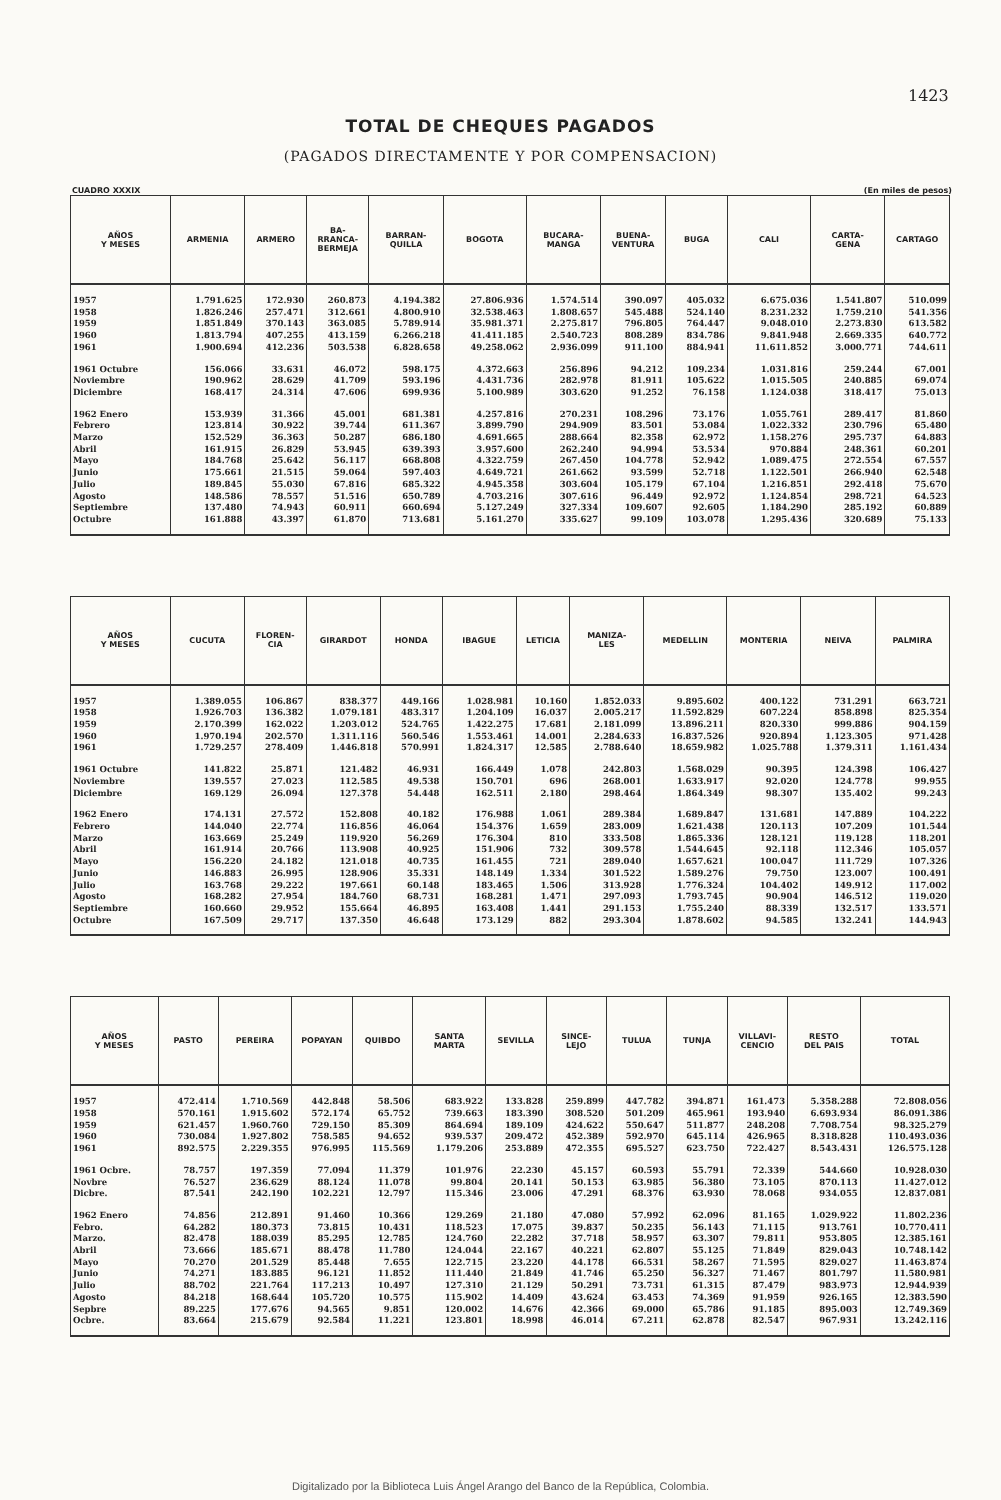1423
TOTAL DE CHEQUES PAGADOS
(PAGADOS DIRECTAMENTE Y POR COMPENSACION)
CUADRO XXXIX (En miles de pesos)
| AÑOS Y MESES | ARMENIA | ARMERO | BA- RRANCA- BERMEJA | BARRAN- QUILLA | BOGOTA | BUCARA- MANGA | BUENA- VENTURA | BUGA | CALI | CARTA- GENA | CARTAGO |
| --- | --- | --- | --- | --- | --- | --- | --- | --- | --- | --- | --- |
| 1957 | 1.791.625 | 172.930 | 260.873 | 4.194.382 | 27.806.936 | 1.574.514 | 390.097 | 405.032 | 6.675.036 | 1.541.807 | 510.099 |
| 1958 | 1.826.246 | 257.471 | 312.661 | 4.800.910 | 32.538.463 | 1.808.657 | 545.488 | 524.140 | 8.231.232 | 1.759.210 | 541.356 |
| 1959 | 1.851.849 | 370.143 | 363.085 | 5.789.914 | 35.981.371 | 2.275.817 | 796.805 | 764.447 | 9.048.010 | 2.273.830 | 613.582 |
| 1960 | 1.813.794 | 407.255 | 413.159 | 6.266.218 | 41.411.185 | 2.540.723 | 808.289 | 834.786 | 9.841.948 | 2.669.335 | 640.772 |
| 1961 | 1.900.694 | 412.236 | 503.538 | 6.828.658 | 49.258.062 | 2.936.099 | 911.100 | 884.941 | 11.611.852 | 3.000.771 | 744.611 |
| 1961 Octubre | 156.066 | 33.631 | 46.072 | 598.175 | 4.372.663 | 256.896 | 94.212 | 109.234 | 1.031.816 | 259.244 | 67.001 |
| Noviembre | 190.962 | 28.629 | 41.709 | 593.196 | 4.431.736 | 282.978 | 81.911 | 105.622 | 1.015.505 | 240.885 | 69.074 |
| Diciembre | 168.417 | 24.314 | 47.606 | 699.936 | 5.100.989 | 303.620 | 91.252 | 76.158 | 1.124.038 | 318.417 | 75.013 |
| 1962 Enero | 153.939 | 31.366 | 45.001 | 681.381 | 4.257.816 | 270.231 | 108.296 | 73.176 | 1.055.761 | 289.417 | 81.860 |
| Febrero | 123.814 | 30.922 | 39.744 | 611.367 | 3.899.790 | 294.909 | 83.501 | 53.084 | 1.022.332 | 230.796 | 65.480 |
| Marzo | 152.529 | 36.363 | 50.287 | 686.180 | 4.691.665 | 288.664 | 82.358 | 62.972 | 1.158.276 | 295.737 | 64.883 |
| Abril | 161.915 | 26.829 | 53.945 | 639.393 | 3.957.600 | 262.240 | 94.994 | 53.534 | 970.884 | 248.361 | 60.201 |
| Mayo | 184.768 | 25.642 | 56.117 | 668.808 | 4.322.759 | 267.450 | 104.778 | 52.942 | 1.089.475 | 272.554 | 67.557 |
| Junio | 175.661 | 21.515 | 59.064 | 597.403 | 4.649.721 | 261.662 | 93.599 | 52.718 | 1.122.501 | 266.940 | 62.548 |
| Julio | 189.845 | 55.030 | 67.816 | 685.322 | 4.945.358 | 303.604 | 105.179 | 67.104 | 1.216.851 | 292.418 | 75.670 |
| Agosto | 148.586 | 78.557 | 51.516 | 650.789 | 4.703.216 | 307.616 | 96.449 | 92.972 | 1.124.854 | 298.721 | 64.523 |
| Septiembre | 137.480 | 74.943 | 60.911 | 660.694 | 5.127.249 | 327.334 | 109.607 | 92.605 | 1.184.290 | 285.192 | 60.889 |
| Octubre | 161.888 | 43.397 | 61.870 | 713.681 | 5.161.270 | 335.627 | 99.109 | 103.078 | 1.295.436 | 320.689 | 75.133 |
| AÑOS Y MESES | CUCUTA | FLOREN- CIA | GIRARDOT | HONDA | IBAGUE | LETICIA | MANIZA- LES | MEDELLIN | MONTERIA | NEIVA | PALMIRA |
| --- | --- | --- | --- | --- | --- | --- | --- | --- | --- | --- | --- |
| 1957 | 1.389.055 | 106.867 | 838.377 | 449.166 | 1.028.981 | 10.160 | 1.852.033 | 9.895.602 | 400.122 | 731.291 | 663.721 |
| 1958 | 1.926.703 | 136.382 | 1.079.181 | 483.317 | 1.204.109 | 16.037 | 2.005.217 | 11.592.829 | 607.224 | 858.898 | 825.354 |
| 1959 | 2.170.399 | 162.022 | 1.203.012 | 524.765 | 1.422.275 | 17.681 | 2.181.099 | 13.896.211 | 820.330 | 999.886 | 904.159 |
| 1960 | 1.970.194 | 202.570 | 1.311.116 | 560.546 | 1.553.461 | 14.001 | 2.284.633 | 16.837.526 | 920.894 | 1.123.305 | 971.428 |
| 1961 | 1.729.257 | 278.409 | 1.446.818 | 570.991 | 1.824.317 | 12.585 | 2.788.640 | 18.659.982 | 1.025.788 | 1.379.311 | 1.161.434 |
| 1961 Octubre | 141.822 | 25.871 | 121.482 | 46.931 | 166.449 | 1.078 | 242.803 | 1.568.029 | 90.395 | 124.398 | 106.427 |
| Noviembre | 139.557 | 27.023 | 112.585 | 49.538 | 150.701 | 696 | 268.001 | 1.633.917 | 92.020 | 124.778 | 99.955 |
| Diciembre | 169.129 | 26.094 | 127.378 | 54.448 | 162.511 | 2.180 | 298.464 | 1.864.349 | 98.307 | 135.402 | 99.243 |
| 1962 Enero | 174.131 | 27.572 | 152.808 | 40.182 | 176.988 | 1.061 | 289.384 | 1.689.847 | 131.681 | 147.889 | 104.222 |
| Febrero | 144.040 | 22.774 | 116.856 | 46.064 | 154.376 | 1.659 | 283.009 | 1.621.438 | 120.113 | 107.209 | 101.544 |
| Marzo | 163.669 | 25.249 | 119.920 | 56.269 | 176.304 | 810 | 333.508 | 1.865.336 | 128.121 | 119.128 | 118.201 |
| Abril | 161.914 | 20.766 | 113.908 | 40.925 | 151.906 | 732 | 309.578 | 1.544.645 | 92.118 | 112.346 | 105.057 |
| Mayo | 156.220 | 24.182 | 121.018 | 40.735 | 161.455 | 721 | 289.040 | 1.657.621 | 100.047 | 111.729 | 107.326 |
| Junio | 146.883 | 26.995 | 128.906 | 35.331 | 148.149 | 1.334 | 301.522 | 1.589.276 | 79.750 | 123.007 | 100.491 |
| Julio | 163.768 | 29.222 | 197.661 | 60.148 | 183.465 | 1.506 | 313.928 | 1.776.324 | 104.402 | 149.912 | 117.002 |
| Agosto | 168.282 | 27.954 | 184.760 | 68.731 | 168.281 | 1.471 | 297.093 | 1.793.745 | 90.904 | 146.512 | 119.020 |
| Septiembre | 160.660 | 29.952 | 155.664 | 46.895 | 163.408 | 1.441 | 291.153 | 1.755.240 | 88.339 | 132.517 | 133.571 |
| Octubre | 167.509 | 29.717 | 137.350 | 46.648 | 173.129 | 882 | 293.304 | 1.878.602 | 94.585 | 132.241 | 144.943 |
| AÑOS Y MESES | PASTO | PEREIRA | POPAYAN | QUIBDO | SANTA MARTA | SEVILLA | SINCE- LEJO | TULUA | TUNJA | VILLAVI- CENCIO | RESTO DEL PAIS | TOTAL |
| --- | --- | --- | --- | --- | --- | --- | --- | --- | --- | --- | --- | --- |
| 1957 | 472.414 | 1.710.569 | 442.848 | 58.506 | 683.922 | 133.828 | 259.899 | 447.782 | 394.871 | 161.473 | 5.358.288 | 72.808.056 |
| 1958 | 570.161 | 1.915.602 | 572.174 | 65.752 | 739.663 | 183.390 | 308.520 | 501.209 | 465.961 | 193.940 | 6.693.934 | 86.091.386 |
| 1959 | 621.457 | 1.960.760 | 729.150 | 85.309 | 864.694 | 189.109 | 424.622 | 550.647 | 511.877 | 248.208 | 7.708.754 | 98.325.279 |
| 1960 | 730.084 | 1.927.802 | 758.585 | 94.652 | 939.537 | 209.472 | 452.389 | 592.970 | 645.114 | 426.965 | 8.318.828 | 110.493.036 |
| 1961 | 892.575 | 2.229.355 | 976.995 | 115.569 | 1.179.206 | 253.889 | 472.355 | 695.527 | 623.750 | 722.427 | 8.543.431 | 126.575.128 |
| 1961 Ocbre. | 78.757 | 197.359 | 77.094 | 11.379 | 101.976 | 22.230 | 45.157 | 60.593 | 55.791 | 72.339 | 544.660 | 10.928.030 |
| Novbre | 76.527 | 236.629 | 88.124 | 11.078 | 99.804 | 20.141 | 50.153 | 63.985 | 56.380 | 73.105 | 870.113 | 11.427.012 |
| Dicbre. | 87.541 | 242.190 | 102.221 | 12.797 | 115.346 | 23.006 | 47.291 | 68.376 | 63.930 | 78.068 | 934.055 | 12.837.081 |
| 1962 Enero | 74.856 | 212.891 | 91.460 | 10.366 | 129.269 | 21.180 | 47.080 | 57.992 | 62.096 | 81.165 | 1.029.922 | 11.802.236 |
| Febro. | 64.282 | 180.373 | 73.815 | 10.431 | 118.523 | 17.075 | 39.837 | 50.235 | 56.143 | 71.115 | 913.761 | 10.770.411 |
| Marzo. | 82.478 | 188.039 | 85.295 | 12.785 | 124.760 | 22.282 | 37.718 | 58.957 | 63.307 | 79.811 | 953.805 | 12.385.161 |
| Abril | 73.666 | 185.671 | 88.478 | 11.780 | 124.044 | 22.167 | 40.221 | 62.807 | 55.125 | 71.849 | 829.043 | 10.748.142 |
| Mayo | 70.270 | 201.529 | 85.448 | 7.655 | 122.715 | 23.220 | 44.178 | 66.531 | 58.267 | 71.595 | 829.027 | 11.463.874 |
| Junio | 74.271 | 183.885 | 96.121 | 11.852 | 111.440 | 21.849 | 41.746 | 65.250 | 56.327 | 71.467 | 801.797 | 11.580.981 |
| Julio | 88.702 | 221.764 | 117.213 | 10.497 | 127.310 | 21.129 | 50.291 | 73.731 | 61.315 | 87.479 | 983.973 | 12.944.939 |
| Agosto | 84.218 | 168.644 | 105.720 | 10.575 | 115.902 | 14.409 | 43.624 | 63.453 | 74.369 | 91.959 | 926.165 | 12.383.590 |
| Sepbre | 89.225 | 177.676 | 94.565 | 9.851 | 120.002 | 14.676 | 42.366 | 69.000 | 65.786 | 91.185 | 895.003 | 12.749.369 |
| Ocbre. | 83.664 | 215.679 | 92.584 | 11.221 | 123.801 | 18.998 | 46.014 | 67.211 | 62.878 | 82.547 | 967.931 | 13.242.116 |
Digitalizado por la Biblioteca Luis Ángel Arango del Banco de la República, Colombia.